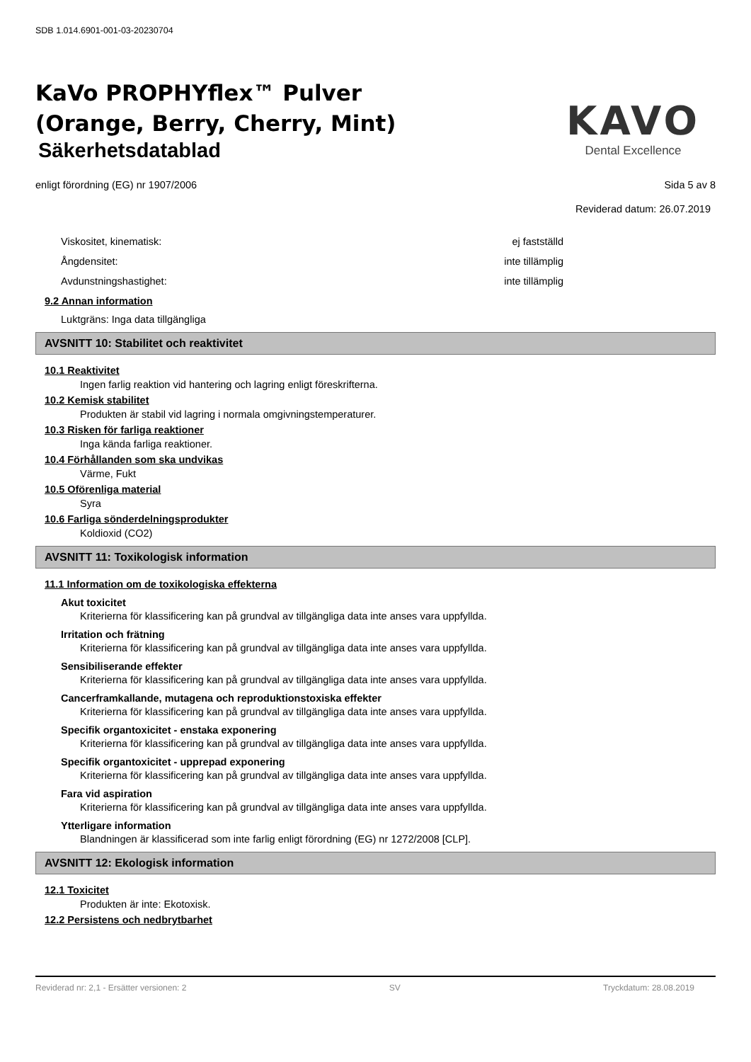SDB 1.014.6901-001-03-20230704
KaVo PROPHYflex™ Pulver
(Orange, Berry, Cherry, Mint)
Säkerhetsdatablad
KAVO
Dental Excellence
enligt förordning (EG) nr 1907/2006 Sida 5 av 8
Reviderad datum: 26.07.2019
Viskositet, kinematisk: ej fastställd
Ångdensitet: inte tillämplig
Avdunstningshastighet: inte tillämplig
9.2 Annan information
Luktgräns: Inga data tillgängliga
AVSNITT 10: Stabilitet och reaktivitet
10.1 Reaktivitet
Ingen farlig reaktion vid hantering och lagring enligt föreskrifterna.
10.2 Kemisk stabilitet
Produkten är stabil vid lagring i normala omgivningstemperaturer.
10.3 Risken för farliga reaktioner
Inga kända farliga reaktioner.
10.4 Förhållanden som ska undvikas
Värme, Fukt
10.5 Oförenliga material
Syra
10.6 Farliga sönderdelningsprodukter
Koldioxid (CO2)
AVSNITT 11: Toxikologisk information
11.1 Information om de toxikologiska effekterna
Akut toxicitet
Kriterierna för klassificering kan på grundval av tillgängliga data inte anses vara uppfyllda.
Irritation och frätning
Kriterierna för klassificering kan på grundval av tillgängliga data inte anses vara uppfyllda.
Sensibiliserande effekter
Kriterierna för klassificering kan på grundval av tillgängliga data inte anses vara uppfyllda.
Cancerframkallande, mutagena och reproduktionstoxiska effekter
Kriterierna för klassificering kan på grundval av tillgängliga data inte anses vara uppfyllda.
Specifik organtoxicitet - enstaka exponering
Kriterierna för klassificering kan på grundval av tillgängliga data inte anses vara uppfyllda.
Specifik organtoxicitet - upprepad exponering
Kriterierna för klassificering kan på grundval av tillgängliga data inte anses vara uppfyllda.
Fara vid aspiration
Kriterierna för klassificering kan på grundval av tillgängliga data inte anses vara uppfyllda.
Ytterligare information
Blandningen är klassificerad som inte farlig enligt förordning (EG) nr 1272/2008 [CLP].
AVSNITT 12: Ekologisk information
12.1 Toxicitet
Produkten är inte: Ekotoxisk.
12.2 Persistens och nedbrytbarhet
Reviderad nr: 2,1 - Ersätter versionen: 2 SV Tryckdatum: 28.08.2019